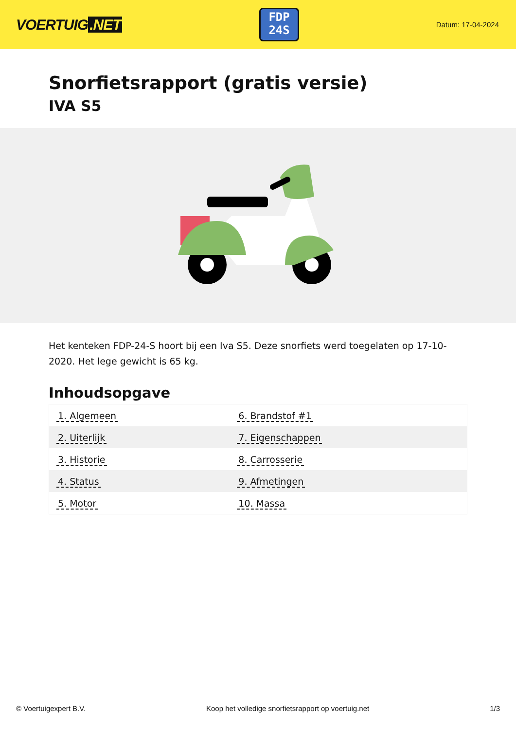VOERTUIG.NET
FDP
24S
Datum: 17-04-2024
Snorfietsrapport (gratis versie)
IVA S5
Het kenteken FDP-24-S hoort bij een Iva S5. Deze snorfiets werd toegelaten op 17-10-2020. Het lege gewicht is 65 kg.
Inhoudsopgave
| 1. Algemeen | 6. Brandstof #1 |
| 2. Uiterlijk | 7. Eigenschappen |
| 3. Historie | 8. Carrosserie |
| 4. Status | 9. Afmetingen |
| 5. Motor | 10. Massa |
© Voertuigexpert B.V. Koop het volledige snorfietsrapport op voertuig.net
1/3